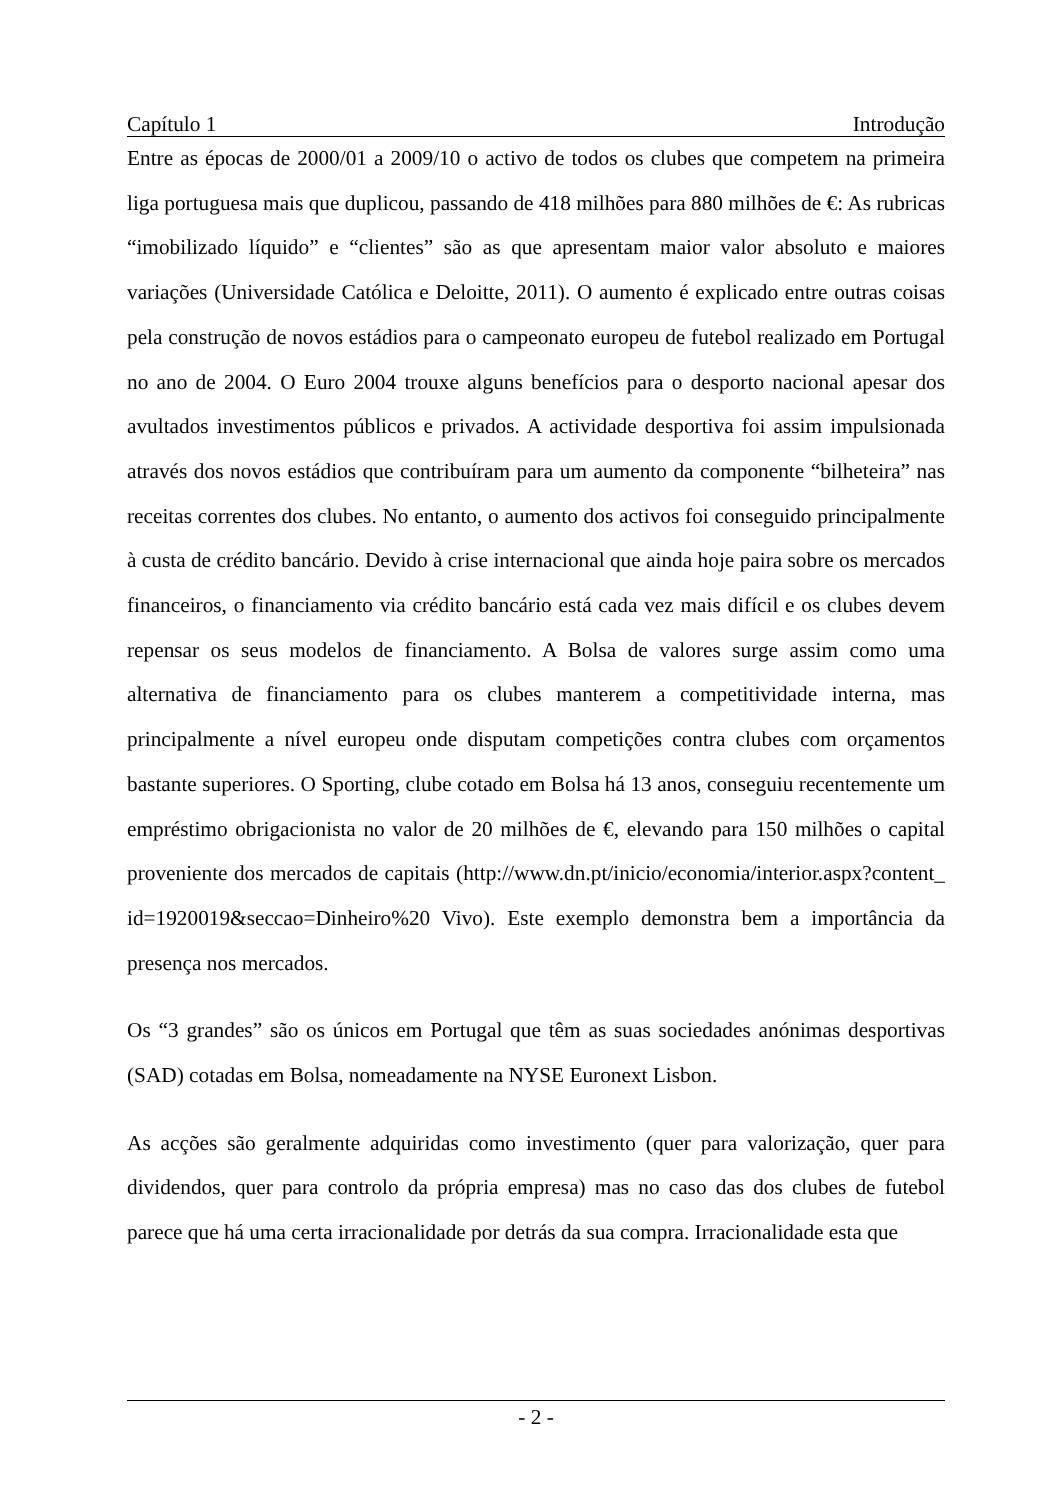Capítulo 1 Introdução
Entre as épocas de 2000/01 a 2009/10 o activo de todos os clubes que competem na primeira liga portuguesa mais que duplicou, passando de 418 milhões para 880 milhões de €: As rubricas “imobilizado líquido” e “clientes” são as que apresentam maior valor absoluto e maiores variações (Universidade Católica e Deloitte, 2011). O aumento é explicado entre outras coisas pela construção de novos estádios para o campeonato europeu de futebol realizado em Portugal no ano de 2004. O Euro 2004 trouxe alguns benefícios para o desporto nacional apesar dos avultados investimentos públicos e privados. A actividade desportiva foi assim impulsionada através dos novos estádios que contribuíram para um aumento da componente “bilheteira” nas receitas correntes dos clubes. No entanto, o aumento dos activos foi conseguido principalmente à custa de crédito bancário. Devido à crise internacional que ainda hoje paira sobre os mercados financeiros, o financiamento via crédito bancário está cada vez mais difícil e os clubes devem repensar os seus modelos de financiamento. A Bolsa de valores surge assim como uma alternativa de financiamento para os clubes manterem a competitividade interna, mas principalmente a nível europeu onde disputam competições contra clubes com orçamentos bastante superiores. O Sporting, clube cotado em Bolsa há 13 anos, conseguiu recentemente um empréstimo obrigacionista no valor de 20 milhões de €, elevando para 150 milhões o capital proveniente dos mercados de capitais (http://www.dn.pt/inicio/economia/interior.aspx?content_id=1920019&seccao=Dinheiro%20 Vivo). Este exemplo demonstra bem a importância da presença nos mercados.
Os “3 grandes” são os únicos em Portugal que têm as suas sociedades anónimas desportivas (SAD) cotadas em Bolsa, nomeadamente na NYSE Euronext Lisbon.
As acções são geralmente adquiridas como investimento (quer para valorização, quer para dividendos, quer para controlo da própria empresa) mas no caso das dos clubes de futebol parece que há uma certa irracionalidade por detrás da sua compra. Irracionalidade esta que
- 2 -